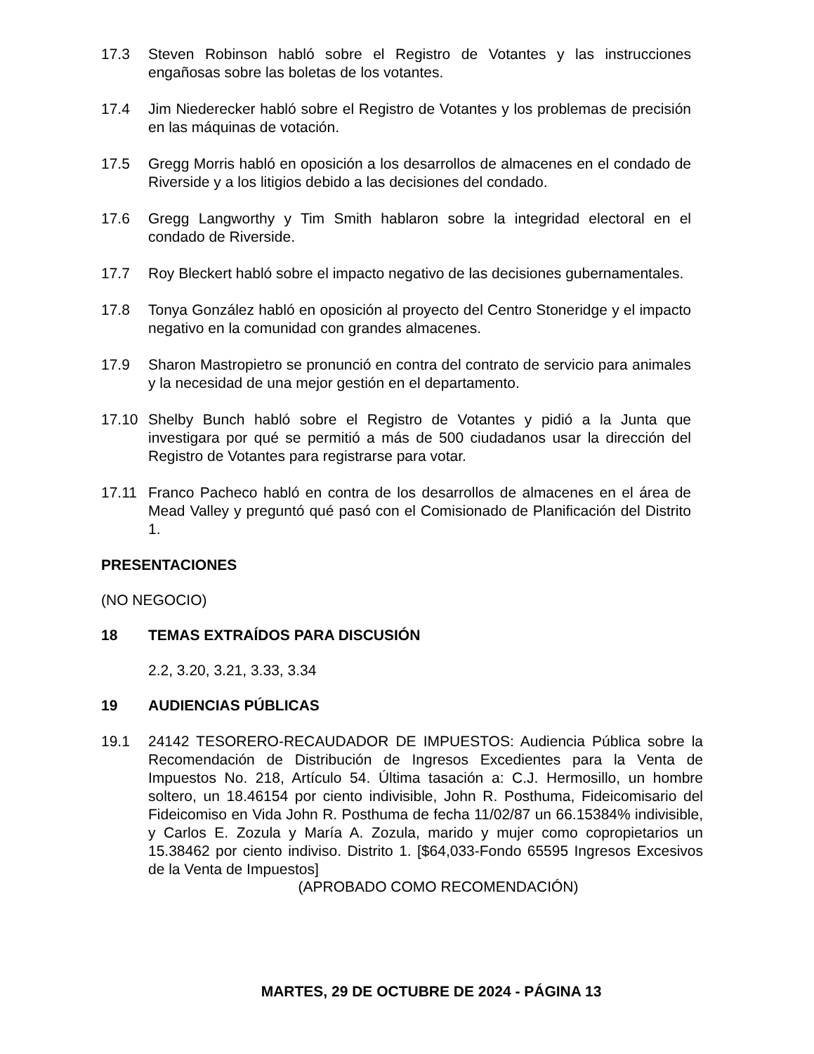17.3 Steven Robinson habló sobre el Registro de Votantes y las instrucciones engañosas sobre las boletas de los votantes.
17.4 Jim Niederecker habló sobre el Registro de Votantes y los problemas de precisión en las máquinas de votación.
17.5 Gregg Morris habló en oposición a los desarrollos de almacenes en el condado de Riverside y a los litigios debido a las decisiones del condado.
17.6 Gregg Langworthy y Tim Smith hablaron sobre la integridad electoral en el condado de Riverside.
17.7 Roy Bleckert habló sobre el impacto negativo de las decisiones gubernamentales.
17.8 Tonya González habló en oposición al proyecto del Centro Stoneridge y el impacto negativo en la comunidad con grandes almacenes.
17.9 Sharon Mastropietro se pronunció en contra del contrato de servicio para animales y la necesidad de una mejor gestión en el departamento.
17.10 Shelby Bunch habló sobre el Registro de Votantes y pidió a la Junta que investigara por qué se permitió a más de 500 ciudadanos usar la dirección del Registro de Votantes para registrarse para votar.
17.11 Franco Pacheco habló en contra de los desarrollos de almacenes en el área de Mead Valley y preguntó qué pasó con el Comisionado de Planificación del Distrito 1.
PRESENTACIONES
(NO NEGOCIO)
18 TEMAS EXTRAÍDOS PARA DISCUSIÓN
2.2, 3.20, 3.21, 3.33, 3.34
19 AUDIENCIAS PÚBLICAS
19.1 24142 TESORERO-RECAUDADOR DE IMPUESTOS: Audiencia Pública sobre la Recomendación de Distribución de Ingresos Excedientes para la Venta de Impuestos No. 218, Artículo 54. Última tasación a: C.J. Hermosillo, un hombre soltero, un 18.46154 por ciento indivisible, John R. Posthuma, Fideicomisario del Fideicomiso en Vida John R. Posthuma de fecha 11/02/87 un 66.15384% indivisible, y Carlos E. Zozula y María A. Zozula, marido y mujer como copropietarios un 15.38462 por ciento indiviso. Distrito 1. [$64,033-Fondo 65595 Ingresos Excesivos de la Venta de Impuestos]
(APROBADO COMO RECOMENDACIÓN)
MARTES, 29 DE OCTUBRE DE 2024 - PÁGINA 13